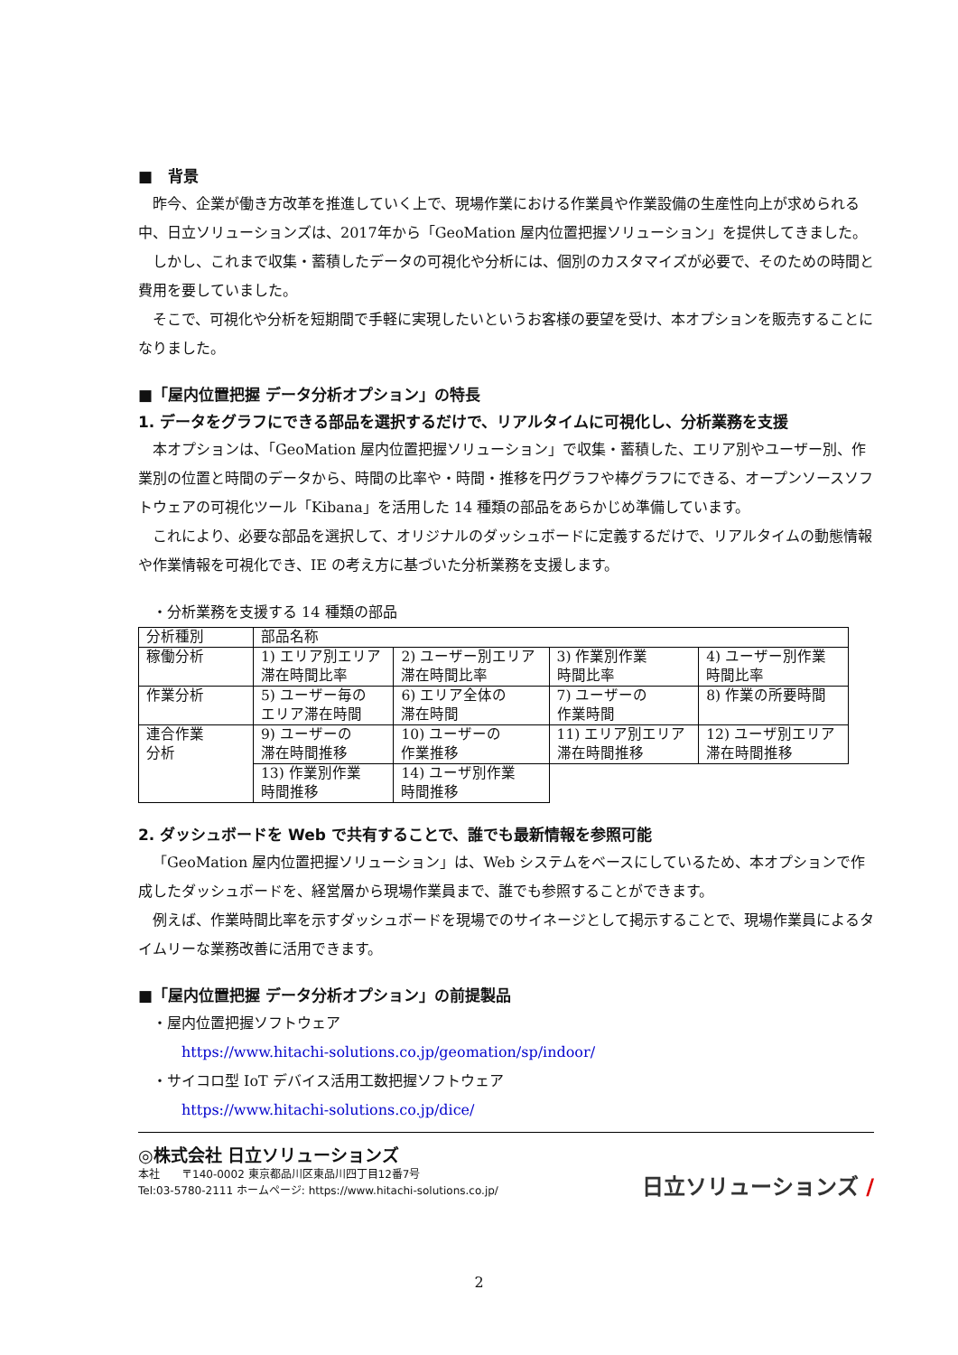■　背景
昨今、企業が働き方改革を推進していく上で、現場作業における作業員や作業設備の生産性向上が求められる中、日立ソリューションズは、2017年から「GeoMation 屋内位置把握ソリューション」を提供してきました。
しかし、これまで収集・蓄積したデータの可視化や分析には、個別のカスタマイズが必要で、そのための時間と費用を要していました。
そこで、可視化や分析を短期間で手軽に実現したいというお客様の要望を受け、本オプションを販売することになりました。
■「屋内位置把握 データ分析オプション」の特長
1. データをグラフにできる部品を選択するだけで、リアルタイムに可視化し、分析業務を支援
本オプションは、「GeoMation 屋内位置把握ソリューション」で収集・蓄積した、エリア別やユーザー別、作業別の位置と時間のデータから、時間の比率や・時間・推移を円グラフや棒グラフにできる、オープンソースソフトウェアの可視化ツール「Kibana」を活用した 14 種類の部品をあらかじめ準備しています。
これにより、必要な部品を選択して、オリジナルのダッシュボードに定義するだけで、リアルタイムの動態情報や作業情報を可視化でき、IE の考え方に基づいた分析業務を支援します。
・分析業務を支援する 14 種類の部品
| 分析種別 | 部品名称 | | | |
| 稼働分析 | 1) エリア別エリア 滞在時間比率 | 2) ユーザー別エリア 滞在時間比率 | 3) 作業別作業 時間比率 | 4) ユーザー別作業 時間比率 |
| 作業分析 | 5) ユーザー毎の エリア滞在時間 | 6) エリア全体の 滞在時間 | 7) ユーザーの 作業時間 | 8) 作業の所要時間 |
| 連合作業 分析 | 9) ユーザーの 滞在時間推移 | 10) ユーザーの 作業推移 | 11) エリア別エリア 滞在時間推移 | 12) ユーザ別エリア 滞在時間推移 |
| | 13) 作業別作業 時間推移 | 14) ユーザ別作業 時間推移 | | |
2. ダッシュボードを Web で共有することで、誰でも最新情報を参照可能
「GeoMation 屋内位置把握ソリューション」は、Web システムをベースにしているため、本オプションで作成したダッシュボードを、経営層から現場作業員まで、誰でも参照することができます。
例えば、作業時間比率を示すダッシュボードを現場でのサイネージとして掲示することで、現場作業員によるタイムリーな業務改善に活用できます。
■「屋内位置把握 データ分析オプション」の前提製品
・屋内位置把握ソフトウェア
https://www.hitachi-solutions.co.jp/geomation/sp/indoor/
・サイコロ型 IoT デバイス活用工数把握ソフトウェア
https://www.hitachi-solutions.co.jp/dice/
◎株式会社 日立ソリューションズ
本社　　〒140-0002 東京都品川区東品川四丁目12番7号
Tel:03-5780-2111 ホームページ: https://www.hitachi-solutions.co.jp/
日立ソリューションズ /
2